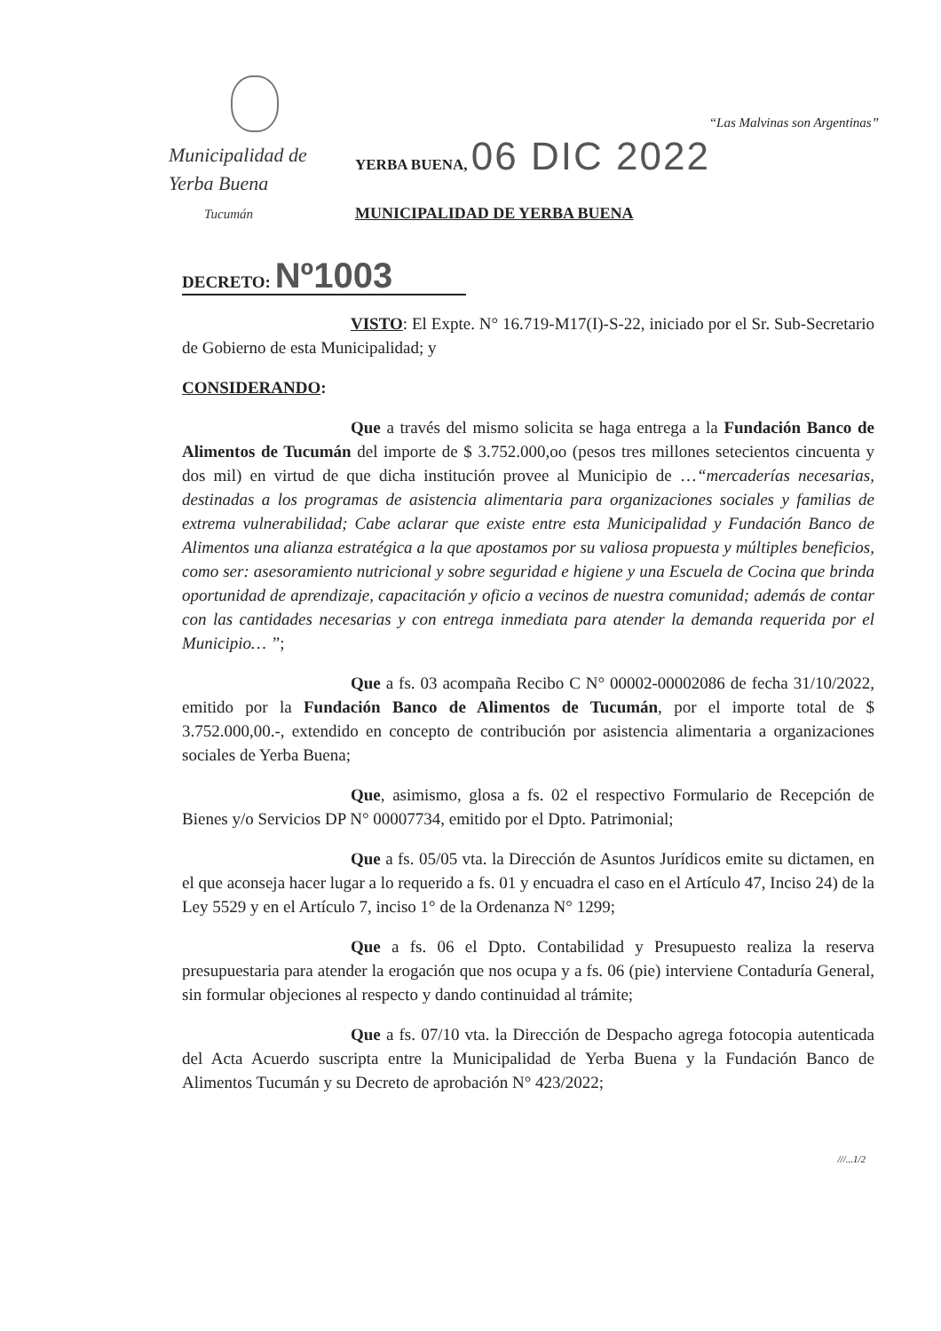Municipalidad de
Yerba Buena
Tucumán
“Las Malvinas son Argentinas”
YERBA BUENA, 06 DIC 2022
MUNICIPALIDAD DE YERBA BUENA
DECRETO: Nº1003
VISTO: El Expte. N° 16.719-M17(I)-S-22, iniciado por el Sr. Sub-Secretario de Gobierno de esta Municipalidad; y
CONSIDERANDO:
Que a través del mismo solicita se haga entrega a la Fundación Banco de Alimentos de Tucumán del importe de $ 3.752.000,oo (pesos tres millones setecientos cincuenta y dos mil) en virtud de que dicha institución provee al Municipio de …“mercaderías necesarias, destinadas a los programas de asistencia alimentaria para organizaciones sociales y familias de extrema vulnerabilidad; Cabe aclarar que existe entre esta Municipalidad y Fundación Banco de Alimentos una alianza estratégica a la que apostamos por su valiosa propuesta y múltiples beneficios, como ser: asesoramiento nutricional y sobre seguridad e higiene y una Escuela de Cocina que brinda oportunidad de aprendizaje, capacitación y oficio a vecinos de nuestra comunidad; además de contar con las cantidades necesarias y con entrega inmediata para atender la demanda requerida por el Municipio… ”;
Que a fs. 03 acompaña Recibo C N° 00002-00002086 de fecha 31/10/2022, emitido por la Fundación Banco de Alimentos de Tucumán, por el importe total de $ 3.752.000,00.-, extendido en concepto de contribución por asistencia alimentaria a organizaciones sociales de Yerba Buena;
Que, asimismo, glosa a fs. 02 el respectivo Formulario de Recepción de Bienes y/o Servicios DP N° 00007734, emitido por el Dpto. Patrimonial;
Que a fs. 05/05 vta. la Dirección de Asuntos Jurídicos emite su dictamen, en el que aconseja hacer lugar a lo requerido a fs. 01 y encuadra el caso en el Artículo 47, Inciso 24) de la Ley 5529 y en el Artículo 7, inciso 1° de la Ordenanza N° 1299;
Que a fs. 06 el Dpto. Contabilidad y Presupuesto realiza la reserva presupuestaria para atender la erogación que nos ocupa y a fs. 06 (pie) interviene Contaduría General, sin formular objeciones al respecto y dando continuidad al trámite;
Que a fs. 07/10 vta. la Dirección de Despacho agrega fotocopia autenticada del Acta Acuerdo suscripta entre la Municipalidad de Yerba Buena y la Fundación Banco de Alimentos Tucumán y su Decreto de aprobación N° 423/2022;
///...1/2